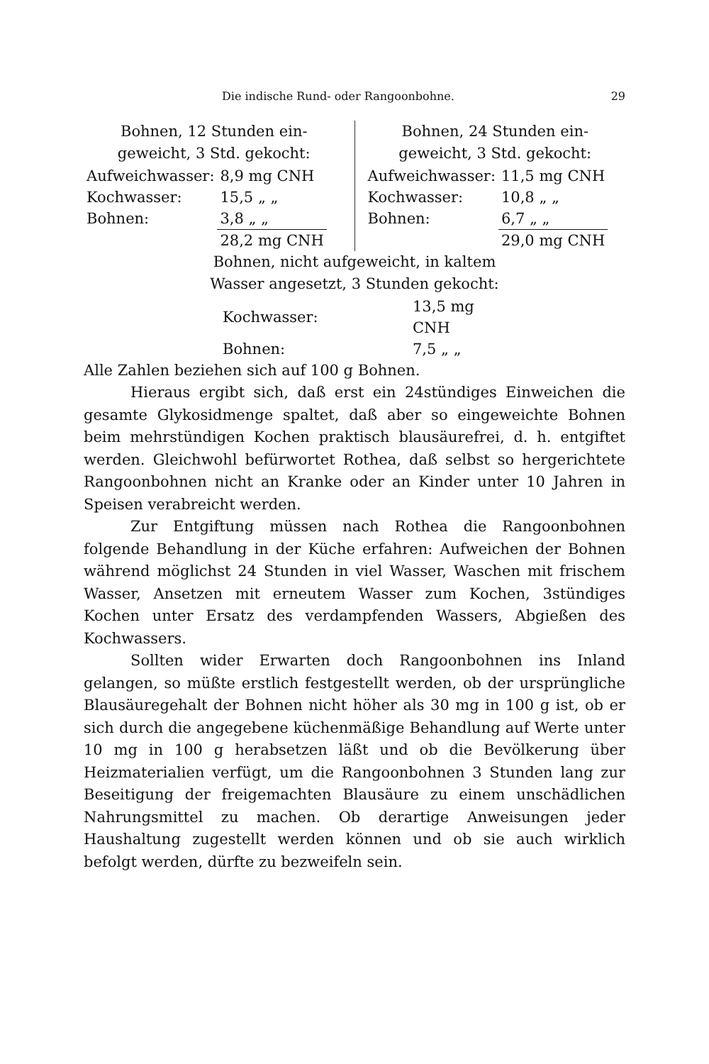Die indische Rund- oder Rangoonbohne. 29
Bohnen, 12 Stunden ein-
geweicht, 3 Std. gekocht:
| Aufweichwasser: | 8,9 mg CNH |
| Kochwasser: | 15,5 „ „ |
| Bohnen: | 3,8 „ „ |
| | 28,2 mg CNH |
Bohnen, 24 Stunden ein-
geweicht, 3 Std. gekocht:
| Aufweichwasser: | 11,5 mg CNH |
| Kochwasser: | 10,8 „ „ |
| Bohnen: | 6,7 „ „ |
| | 29,0 mg CNH |
Bohnen, nicht aufgeweicht, in kaltem
Wasser angesetzt, 3 Stunden gekocht:
| Kochwasser: | 13,5 mg CNH |
| Bohnen: | 7,5 „ „ |
Alle Zahlen beziehen sich auf 100 g Bohnen.
Hieraus ergibt sich, daß erst ein 24stündiges Einweichen die gesamte Glykosidmenge spaltet, daß aber so eingeweichte Bohnen beim mehrstündigen Kochen praktisch blausäurefrei, d. h. entgiftet werden. Gleichwohl befürwortet Rothea, daß selbst so hergerichtete Rangoonbohnen nicht an Kranke oder an Kinder unter 10 Jahren in Speisen verabreicht werden.
Zur Entgiftung müssen nach Rothea die Rangoonbohnen folgende Behandlung in der Küche erfahren: Aufweichen der Bohnen während möglichst 24 Stunden in viel Wasser, Waschen mit frischem Wasser, Ansetzen mit erneutem Wasser zum Kochen, 3stündiges Kochen unter Ersatz des verdampfenden Wassers, Abgießen des Kochwassers.
Sollten wider Erwarten doch Rangoonbohnen ins Inland gelangen, so müßte erstlich festgestellt werden, ob der ursprüngliche Blausäuregehalt der Bohnen nicht höher als 30 mg in 100 g ist, ob er sich durch die angegebene küchenmäßige Behandlung auf Werte unter 10 mg in 100 g herabsetzen läßt und ob die Bevölkerung über Heizmaterialien verfügt, um die Rangoonbohnen 3 Stunden lang zur Beseitigung der freigemachten Blausäure zu einem unschädlichen Nahrungsmittel zu machen. Ob derartige Anweisungen jeder Haushaltung zugestellt werden können und ob sie auch wirklich befolgt werden, dürfte zu bezweifeln sein.